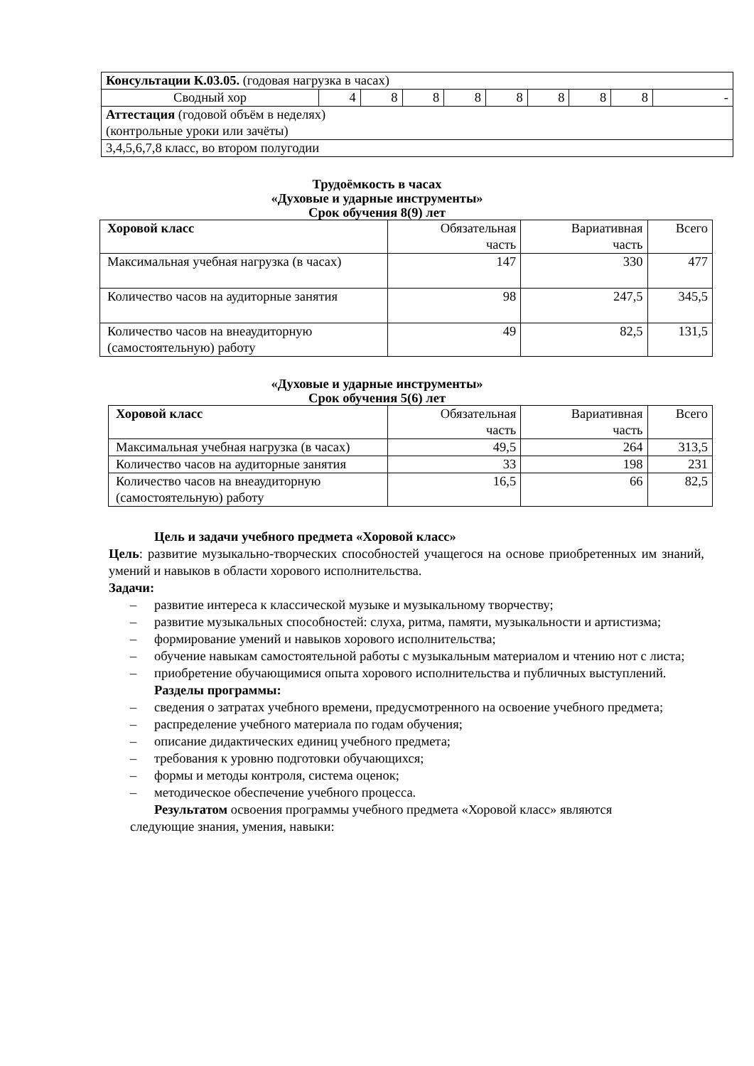| Консультации К.03.05. (годовая нагрузка в часах) | | | | | | | | | |
| Сводный хор | 4 | 8 | 8 | 8 | 8 | 8 | 8 | 8 | - |
| Аттестация (годовой объём в неделях) (контрольные уроки или зачёты) | | | | | | | | | |
| 3,4,5,6,7,8 класс, во втором полугодии | | | | | | | | | |
Трудоёмкость в часах
«Духовые и ударные инструменты»
Срок обучения 8(9) лет
| Хоровой класс | Обязательная часть | Вариативная часть | Всего |
| Максимальная учебная нагрузка (в часах) | 147 | 330 | 477 |
| Количество часов на аудиторные занятия | 98 | 247,5 | 345,5 |
| Количество часов на внеаудиторную (самостоятельную) работу | 49 | 82,5 | 131,5 |
«Духовые и ударные инструменты»
Срок обучения 5(6) лет
| Хоровой класс | Обязательная часть | Вариативная часть | Всего |
| Максимальная учебная нагрузка (в часах) | 49,5 | 264 | 313,5 |
| Количество часов на аудиторные занятия | 33 | 198 | 231 |
| Количество часов на внеаудиторную (самостоятельную) работу | 16,5 | 66 | 82,5 |
Цель и задачи учебного предмета «Хоровой класс»
Цель: развитие музыкально-творческих способностей учащегося на основе приобретенных им знаний, умений и навыков в области хорового исполнительства.
Задачи:
– развитие интереса к классической музыке и музыкальному творчеству;
– развитие музыкальных способностей: слуха, ритма, памяти, музыкальности и артистизма;
– формирование умений и навыков хорового исполнительства;
– обучение навыкам самостоятельной работы с музыкальным материалом и чтению нот с листа;
– приобретение обучающимися опыта хорового исполнительства и публичных выступлений.
Разделы программы:
– сведения о затратах учебного времени, предусмотренного на освоение учебного предмета;
– распределение учебного материала по годам обучения;
– описание дидактических единиц учебного предмета;
– требования к уровню подготовки обучающихся;
– формы и методы контроля, система оценок;
– методическое обеспечение учебного процесса.
Результатом освоения программы учебного предмета «Хоровой класс» являются
следующие знания, умения, навыки: